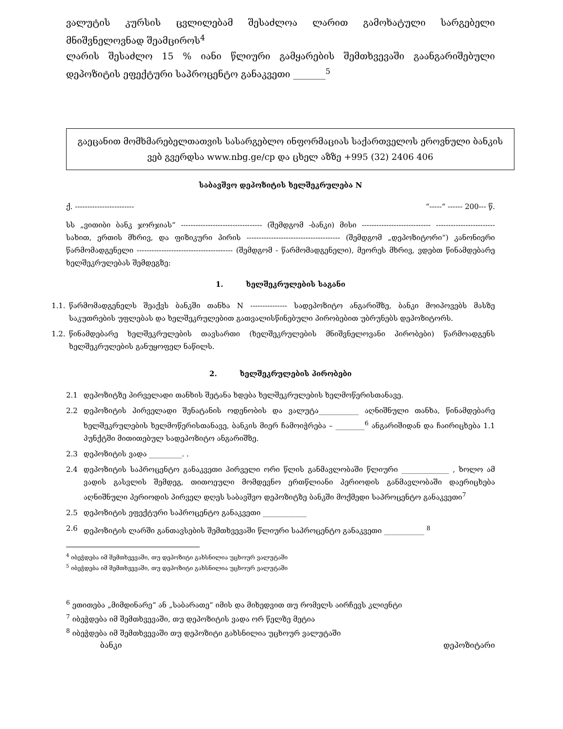ვალუტის კურსის ცვლილებამ შესაძლოა ლარით გამოხატული სარგებელი მნიშვნელოვნად შეამციროს<sup>4</sup>
ლარის შესაძლო 15 % იანი წლიური გამყარების შემთხვევაში გაანგარიშებული დეპოზიტის ეფექტური საპროცენტო განაკვეთი _______<sup>5</sup>
გაეცანით მომხმარებელთათვის სასარგებლო ინფორმაციას საქართველოს ეროვნული ბანკის ვებ გვერდსა www.nbg.ge/cp და ცხელ აზზე +995 (32) 2406 406
საბავშვო დეპოზიტის ხელშეკრულება N
ქ. ------------------------ “-----“ ------ 200--- წ.
სს „ვითიბი ბანკ ჯორჯიას“ --------------------------------- (შემდგომ -ბანკი) მისი ---------------------------- ------------------------ სახით, ერთის მხრივ, და ფიზიკური პირის -------------------------------------- (შემდგომ „დეპოზიტორი“) კანონიერი წარმომადგენელი --------------------------------------- (შემდგომ - წარმომადგენელი), მეორეს მხრივ, ვდებთ წინამდებარე ხელშეკრულებას შემდეგზე:
1. ხელშეკრულების საგანი
1.1. წარმომადგენელს შეაქვს ბანკში თანხა N --------------- სადეპოზიტო ანგარიშზე, ბანკი მოიპოვებს მასზე საკუთრების უფლებას და ხელშეკრულებით გათვალისწინებული პირობებით უბრუნებს დეპოზიტორს.
1.2. წინამდებარე ხელშეკრულების თავსართი (ხელშეკრულების მნიშვნელოვანი პირობები) წარმოადგენს ხელშეკრულების განუყოფელ ნაწილს.
2. ხელშეკრულების პირობები
2.1 დეპოზიტზე პირველადი თანხის შეტანა ხდება ხელშეკრულების ხელმოწერისთანავე.
2.2 დეპოზიტის პირველადი შენატანის ოდენობის და ვალუტა___________ აღნიშნული თანხა, წინამდებარე ხელშეკრულების ხელმოწერისთანავე, ბანკის მიერ ჩამოიჭრება – ________<sup>6</sup> ანგარიშიდან და ჩაირიცხება 1.1 პუნქტში მითითებულ სადეპოზიტო ანგარიშზე.
2.3 დეპოზიტის ვადა _________. .
2.4 დეპოზიტის საპროცენტო განაკვეთი პირველი ორი წლის განმავლობაში წლიური _____________ , ხოლო ამ ვადის გასვლის შემდეგ, თითოეული მომდევნო ერთწლიანი პერიოდის განმავლობაში დაერიცხება აღნიშნული პერიოდის პირველ დღეს საბავშვო დეპოზიტზე ბანკში მოქმედი საპროცენტო განაკვეთი<sup>7</sup>
2.5 დეპოზიტის ეფექტური საპროცენტო განაკვეთი ____________
2.6 დეპოზიტის ლარში განთავსების შემთხვევაში წლიური საპროცენტო განაკვეთი ___________ <sup>8</sup>
<sup>4</sup> იბეჭდება იმ შემთხვევაში, თუ დეპოზიტი გახსნილია უცხოურ ვალუტაში
<sup>5</sup> იბეჭდება იმ შემთხვევაში, თუ დეპოზიტი გახსნილია უცხოურ ვალუტაში
<sup>6</sup> ეთითება „მიმდინარე“ ან „საბარათე“ იმის და მიხედვით თუ რომელს აირჩევს კლიენტი
<sup>7</sup> იბეჭდება იმ შემთხვევაში, თუ დეპოზიტის ვადა ორ წელზე მეტია
<sup>8</sup> იბეჭდება იმ შემთხვევაში თუ დეპოზიტი გახსნილია უცხოურ ვალუტაში
ბანკი დეპოზიტარი